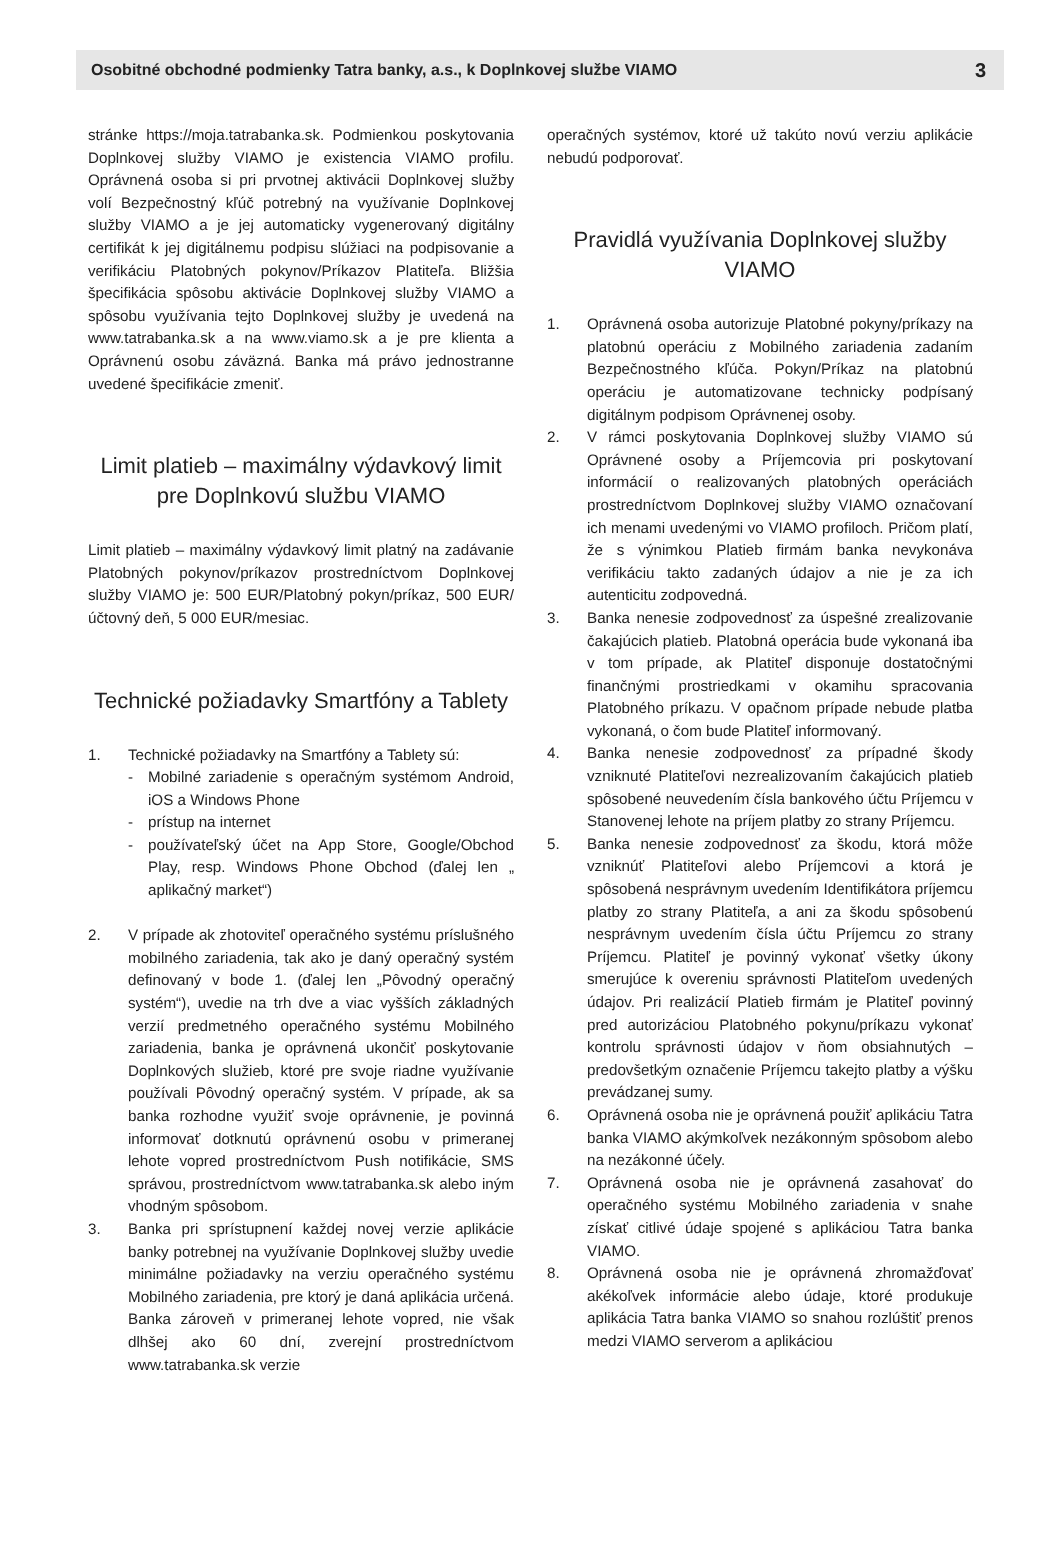Osobitné obchodné podmienky Tatra banky, a.s., k Doplnkovej službe VIAMO 3
stránke https://moja.tatrabanka.sk. Podmienkou poskytovania Doplnkovej služby VIAMO je existencia VIAMO profilu. Oprávnená osoba si pri prvotnej aktivácii Doplnkovej služby volí Bezpečnostný kľúč potrebný na využívanie Doplnkovej služby VIAMO a je jej automaticky vygenerovaný digitálny certifikát k jej digitálnemu podpisu slúžiaci na podpisovanie a verifikáciu Platobných pokynov/Príkazov Platiteľa. Bližšia špecifikácia spôsobu aktivácie Doplnkovej služby VIAMO a spôsobu využívania tejto Doplnkovej služby je uvedená na www.tatrabanka.sk a na www.viamo.sk a je pre klienta a Oprávnenú osobu záväzná. Banka má právo jednostranne uvedené špecifikácie zmeniť.
Limit platieb – maximálny výdavkový limit pre Doplnkovú službu VIAMO
Limit platieb – maximálny výdavkový limit platný na zadávanie Platobných pokynov/príkazov prostredníctvom Doplnkovej služby VIAMO je: 500 EUR/Platobný pokyn/príkaz, 500 EUR/účtovný deň, 5 000 EUR/mesiac.
Technické požiadavky Smartfóny a Tablety
1. Technické požiadavky na Smartfóny a Tablety sú:
- Mobilné zariadenie s operačným systémom Android, iOS a Windows Phone
- prístup na internet
- používateľský účet na App Store, Google/Obchod Play, resp. Windows Phone Obchod (ďalej len „ aplikačný market“)
2. V prípade ak zhotoviteľ operačného systému príslušného mobilného zariadenia, tak ako je daný operačný systém definovaný v bode 1. (ďalej len „Pôvodný operačný systém“), uvedie na trh dve a viac vyšších základných verzií predmetného operačného systému Mobilného zariadenia, banka je oprávnená ukončiť poskytovanie Doplnkových služieb, ktoré pre svoje riadne využívanie používali Pôvodný operačný systém. V prípade, ak sa banka rozhodne využiť svoje oprávnenie, je povinná informovať dotknutú oprávnenú osobu v primeranej lehote vopred prostredníctvom Push notifikácie, SMS správou, prostredníctvom www.tatrabanka.sk alebo iným vhodným spôsobom.
3. Banka pri sprístupnení každej novej verzie aplikácie banky potrebnej na využívanie Doplnkovej služby uvedie minimálne požiadavky na verziu operačného systému Mobilného zariadenia, pre ktorý je daná aplikácia určená. Banka zároveň v primeranej lehote vopred, nie však dlhšej ako 60 dní, zverejní prostredníctvom www.tatrabanka.sk verzie
operačných systémov, ktoré už takúto novú verziu aplikácie nebudú podporovať.
Pravidlá využívania Doplnkovej služby VIAMO
1. Oprávnená osoba autorizuje Platobné pokyny/príkazy na platobnú operáciu z Mobilného zariadenia zadaním Bezpečnostného kľúča. Pokyn/Príkaz na platobnú operáciu je automatizovane technicky podpísaný digitálnym podpisom Oprávnenej osoby.
2. V rámci poskytovania Doplnkovej služby VIAMO sú Oprávnené osoby a Príjemcovia pri poskytovaní informácií o realizovaných platobných operáciách prostredníctvom Doplnkovej služby VIAMO označovaní ich menami uvedenými vo VIAMO profiloch. Pričom platí, že s výnimkou Platieb firmám banka nevykonáva verifikáciu takto zadaných údajov a nie je za ich autenticitu zodpovedná.
3. Banka nenesie zodpovednosť za úspešné zrealizovanie čakajúcich platieb. Platobná operácia bude vykonaná iba v tom prípade, ak Platiteľ disponuje dostatočnými finančnými prostriedkami v okamihu spracovania Platobného príkazu. V opačnom prípade nebude platba vykonaná, o čom bude Platiteľ informovaný.
4. Banka nenesie zodpovednosť za prípadné škody vzniknuté Platiteľovi nezrealizovaním čakajúcich platieb spôsobené neuvedením čísla bankového účtu Príjemcu v Stanovenej lehote na príjem platby zo strany Príjemcu.
5. Banka nenesie zodpovednosť za škodu, ktorá môže vzniknúť Platiteľovi alebo Príjemcovi a ktorá je spôsobená nesprávnym uvedením Identifikátora príjemcu platby zo strany Platiteľa, a ani za škodu spôsobenú nesprávnym uvedením čísla účtu Príjemcu zo strany Príjemcu. Platiteľ je povinný vykonať všetky úkony smerujúce k overeniu správnosti Platiteľom uvedených údajov. Pri realizácií Platieb firmám je Platiteľ povinný pred autorizáciou Platobného pokynu/príkazu vykonať kontrolu správnosti údajov v ňom obsiahnutých – predovšetkým označenie Príjemcu takejto platby a výšku prevádzanej sumy.
6. Oprávnená osoba nie je oprávnená použiť aplikáciu Tatra banka VIAMO akýmkoľvek nezákonným spôsobom alebo na nezákonné účely.
7. Oprávnená osoba nie je oprávnená zasahovať do operačného systému Mobilného zariadenia v snahe získať citlivé údaje spojené s aplikáciou Tatra banka VIAMO.
8. Oprávnená osoba nie je oprávnená zhromažďovať akékoľvek informácie alebo údaje, ktoré produkuje aplikácia Tatra banka VIAMO so snahou rozlúštiť prenos medzi VIAMO serverom a aplikáciou